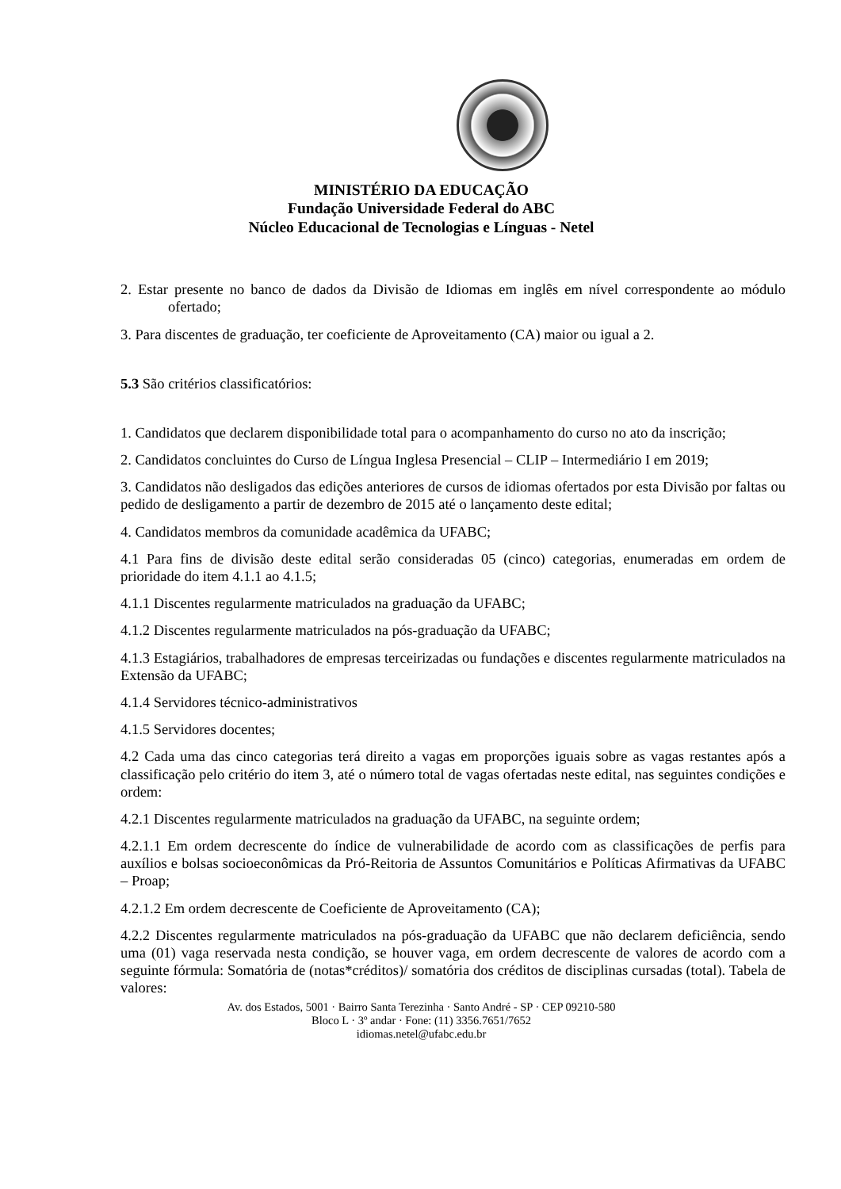MINISTÉRIO DA EDUCAÇÃO
Fundação Universidade Federal do ABC
Núcleo Educacional de Tecnologias e Línguas - Netel
2. Estar presente no banco de dados da Divisão de Idiomas em inglês em nível correspondente ao módulo ofertado;
3. Para discentes de graduação, ter coeficiente de Aproveitamento (CA) maior ou igual a 2.
5.3 São critérios classificatórios:
1. Candidatos que declarem disponibilidade total para o acompanhamento do curso no ato da inscrição;
2. Candidatos concluintes do Curso de Língua Inglesa Presencial – CLIP – Intermediário I em 2019;
3. Candidatos não desligados das edições anteriores de cursos de idiomas ofertados por esta Divisão por faltas ou pedido de desligamento a partir de dezembro de 2015 até o lançamento deste edital;
4. Candidatos membros da comunidade acadêmica da UFABC;
4.1 Para fins de divisão deste edital serão consideradas 05 (cinco) categorias, enumeradas em ordem de prioridade do item 4.1.1 ao 4.1.5;
4.1.1 Discentes regularmente matriculados na graduação da UFABC;
4.1.2 Discentes regularmente matriculados na pós-graduação da UFABC;
4.1.3 Estagiários, trabalhadores de empresas terceirizadas ou fundações e discentes regularmente matriculados na Extensão da UFABC;
4.1.4 Servidores técnico-administrativos
4.1.5 Servidores docentes;
4.2 Cada uma das cinco categorias terá direito a vagas em proporções iguais sobre as vagas restantes após a classificação pelo critério do item 3, até o número total de vagas ofertadas neste edital, nas seguintes condições e ordem:
4.2.1 Discentes regularmente matriculados na graduação da UFABC, na seguinte ordem;
4.2.1.1 Em ordem decrescente do índice de vulnerabilidade de acordo com as classificações de perfis para auxílios e bolsas socioeconômicas da Pró-Reitoria de Assuntos Comunitários e Políticas Afirmativas da UFABC – Proap;
4.2.1.2 Em ordem decrescente de Coeficiente de Aproveitamento (CA);
4.2.2 Discentes regularmente matriculados na pós-graduação da UFABC que não declarem deficiência, sendo uma (01) vaga reservada nesta condição, se houver vaga, em ordem decrescente de valores de acordo com a seguinte fórmula: Somatória de (notas*créditos)/ somatória dos créditos de disciplinas cursadas (total). Tabela de valores:
Av. dos Estados, 5001 · Bairro Santa Terezinha · Santo André - SP · CEP 09210-580
Bloco L · 3º andar · Fone: (11) 3356.7651/7652
idiomas.netel@ufabc.edu.br